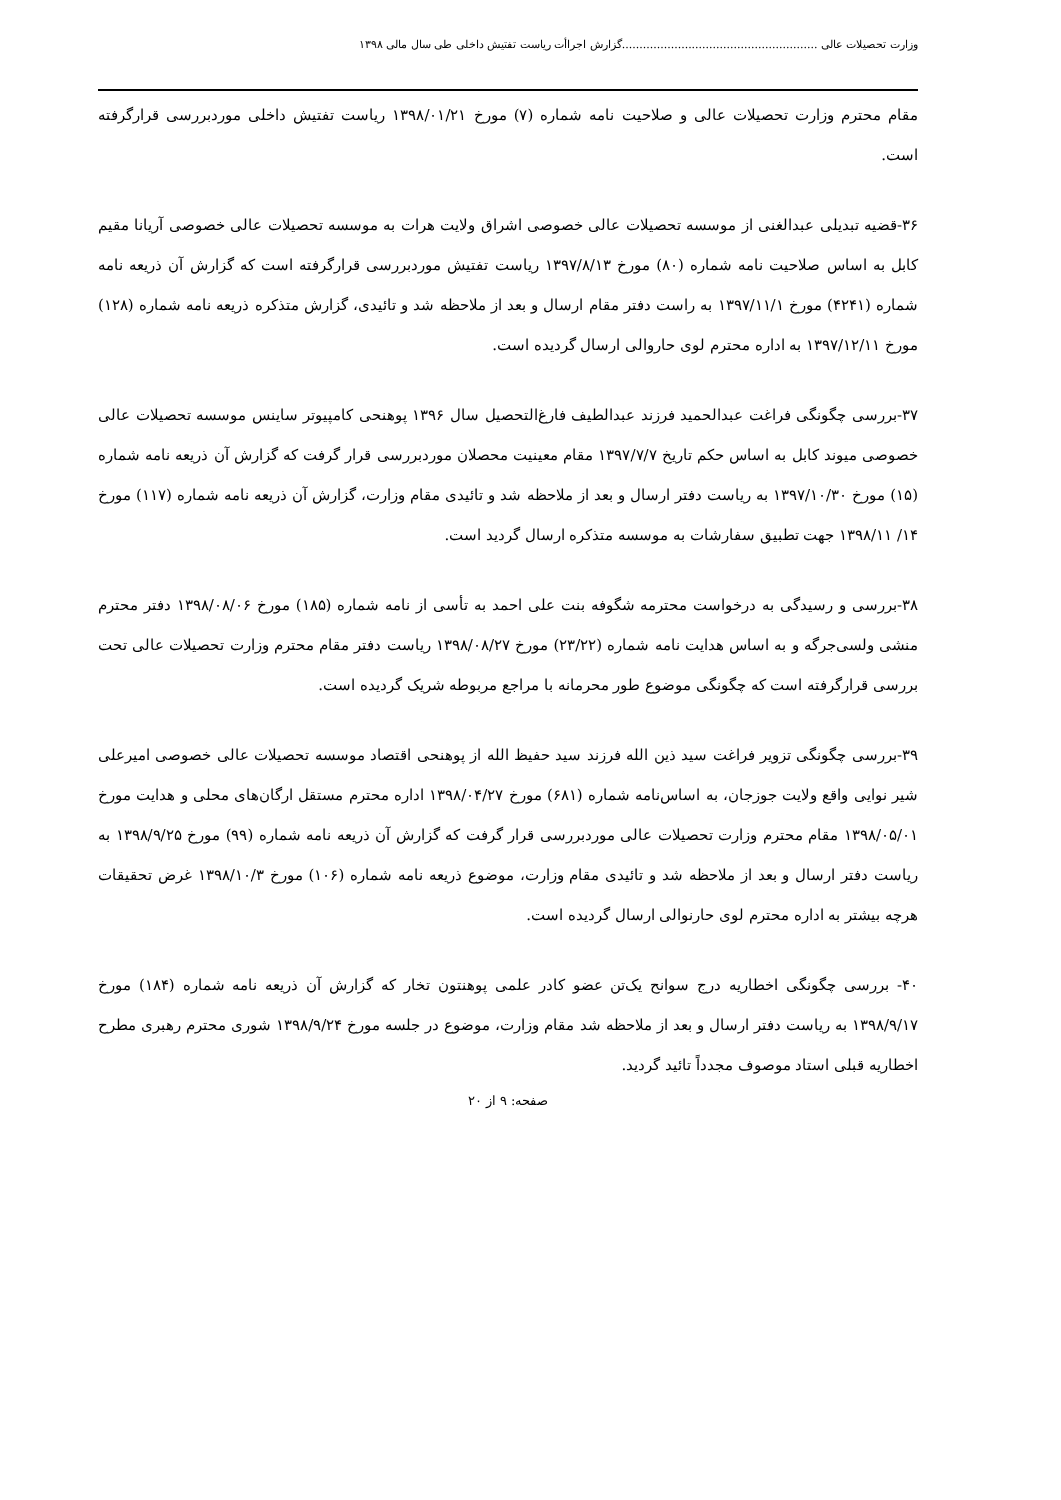وزارت تحصیلات عالی ........................................................گزارش اجراأت ریاست تفتیش داخلی طی سال مالی ۱۳۹۸
مقام محترم وزارت تحصیلات عالی و صلاحیت نامه شماره (۷) مورخ ۱۳۹۸/۰۱/۲۱ ریاست تفتیش داخلی موردبررسی قرارگرفته است.
۳۶-قضیه تبدیلی عبدالغنی از موسسه تحصیلات عالی خصوصی اشراق ولایت هرات به موسسه تحصیلات عالی خصوصی آریانا مقیم کابل به اساس صلاحیت نامه شماره (۸۰) مورخ ۱۳۹۷/۸/۱۳ ریاست تفتیش موردبررسی قرارگرفته است که گزارش آن ذریعه نامه شماره (۴۲۴۱) مورخ ۱۳۹۷/۱۱/۱ به راست دفتر مقام ارسال و بعد از ملاحظه شد و تائیدی، گزارش متذکره ذریعه نامه شماره (۱۲۸) مورخ ۱۳۹۷/۱۲/۱۱ به اداره محترم لوی حاروالی ارسال گردیده است.
۳۷-بررسی چگونگی فراغت عبدالحمید فرزند عبدالطیف فارغ‌التحصیل سال ۱۳۹۶ پوهنحی کامپیوتر ساینس موسسه تحصیلات عالی خصوصی میوند کابل به اساس حکم تاریخ ۱۳۹۷/۷/۷ مقام معینیت محصلان موردبررسی قرار گرفت که گزارش آن ذریعه نامه شماره (۱۵) مورخ ۱۳۹۷/۱۰/۳۰ به ریاست دفتر ارسال و بعد از ملاحظه شد و تائیدی مقام وزارت، گزارش آن ذریعه نامه شماره (۱۱۷) مورخ ۱۴/ ۱۳۹۸/۱۱ جهت تطبیق سفارشات به موسسه متذکره ارسال گردید است.
۳۸-بررسی و رسیدگی به درخواست محترمه شگوفه بنت علی احمد به تأسی از نامه شماره (۱۸۵) مورخ ۱۳۹۸/۰۸/۰۶ دفتر محترم منشی ولسی‌جرگه و به اساس هدایت نامه شماره (۲۳/۲۲) مورخ ۱۳۹۸/۰۸/۲۷ ریاست دفتر مقام محترم وزارت تحصیلات عالی تحت بررسی قرارگرفته است که چگونگی موضوع طور محرمانه با مراجع مربوطه شریک گردیده است.
۳۹-بررسی چگونگی تزویر فراغت سید ذین الله فرزند سید حفیظ الله از پوهنحی اقتصاد موسسه تحصیلات عالی خصوصی امیرعلی شیر نوایی واقع ولایت جوزجان، به اساس‌نامه شماره (۶۸۱) مورخ ۱۳۹۸/۰۴/۲۷ اداره محترم مستقل ارگان‌های محلی و هدایت مورخ ۱۳۹۸/۰۵/۰۱ مقام محترم وزارت تحصیلات عالی موردبررسی قرار گرفت که گزارش آن ذریعه نامه شماره (۹۹) مورخ ۱۳۹۸/۹/۲۵ به ریاست دفتر ارسال و بعد از ملاحظه شد و تائیدی مقام وزارت، موضوع ذریعه نامه شماره (۱۰۶) مورخ ۱۳۹۸/۱۰/۳ غرض تحقیقات هرچه بیشتر به اداره محترم لوی حارنوالی ارسال گردیده است.
۴۰- بررسی چگونگی اخطاریه درج سوانح یک‌تن عضو کادر علمی پوهنتون تخار که گزارش آن ذریعه نامه شماره (۱۸۴) مورخ ۱۳۹۸/۹/۱۷ به ریاست دفتر ارسال و بعد از ملاحظه شد مقام وزارت، موضوع در جلسه مورخ ۱۳۹۸/۹/۲۴ شوری محترم رهبری مطرح اخطاریه قبلی استاد موصوف مجدداً تائید گردید.
صفحه: ۹ از ۲۰